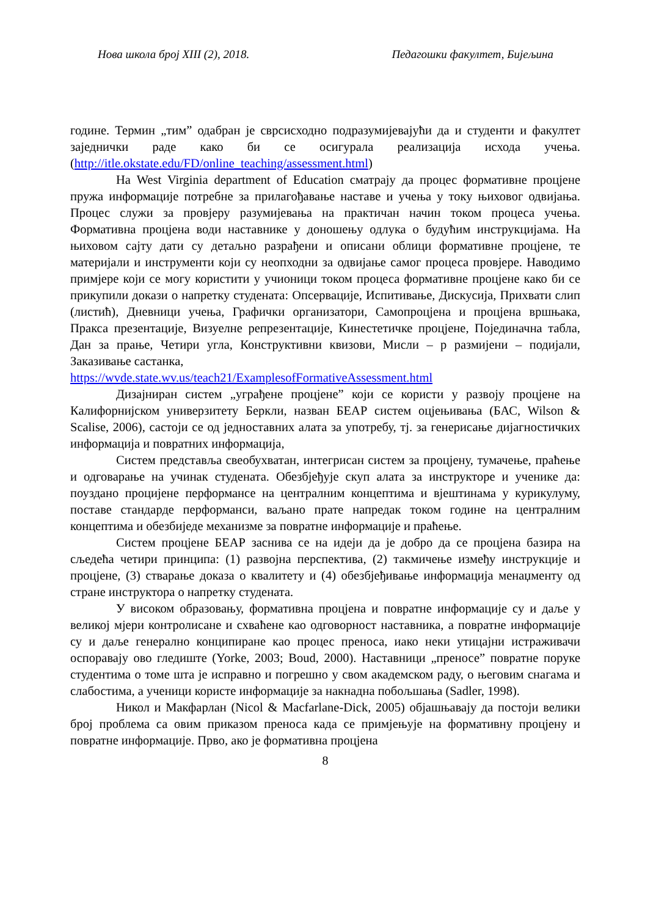Нова школа број XIII (2), 2018. Педагошки факултет, Бијељина
године. Термин „тим” одабран је сврсисходно подразумијевајући да и студенти и факултет заједнички раде како би се осигурала реализација исхода учења.(http://itle.okstate.edu/FD/online_teaching/assessment.html)
На West Virginia department of Education сматрају да процес формативне процјене пружа информације потребне за прилагођавање наставе и учења у току њиховог одвијања. Процес служи за провјеру разумијевања на практичан начин током процеса учења. Формативна процјена води наставнике у доношењу одлука о будућим инструкцијама. На њиховом сајту дати су детаљно разрађени и описани облици формативне процјене, те материјали и инструменти који су неопходни за одвијање самог процеса провјере. Наводимо примјере који се могу користити у учионици током процеса формативне процјене како би се прикупили докази о напретку студената: Опсервације, Испитивање, Дискусија, Прихвати слип (листић), Дневници учења, Графички организатори, Самопроцјена и процјена вршњака, Пракса презентације, Визуелне репрезентације, Кинестетичке процјене, Појединачна табла, Дан за прање, Четири угла, Конструктивни квизови, Мисли – р размијени – подијали, Заказивање састанка,
https://wvde.state.wv.us/teach21/ExamplesofFormativeAssessment.html
Дизајниран систем „уграђене процјене” који се користи у развоју процјене на Калифорнијском универзитету Беркли, назван БЕАР систем оцјењивања (БАС, Wilson & Scalise, 2006), састоји се од једноставних алата за употребу, тј. за генерисање дијагностичких информација и повратних информација,
Систем представља свеобухватан, интегрисан систем за процјену, тумачење, праћење и одговарање на учинак студената. Обезбјеђује скуп алата за инструкторе и ученике да: поуздано процијене перформансе на централним концептима и вјештинама у курикулуму, поставе стандарде перформанси, ваљано прате напредак током године на централним концептима и обезбиједе механизме за повратне информације и праћење.
Систем процјене БЕАР заснива се на идеји да је добро да се процјена базира на сљедећа четири принципа: (1) развојна перспектива, (2) такмичење између инструкције и процјене, (3) стварање доказа о квалитету и (4) обезбјеђивање информација менаџменту од стране инструктора о напретку студената.
У високом образовању, формативна процјена и повратне информације су и даље у великој мјери контролисане и схваћене као одговорност наставника, а повратне информације су и даље генерално конципиране као процес преноса, иако неки утицајни истраживачи оспоравају ово гледиште (Yorke, 2003; Boud, 2000). Наставници „преносе” повратне поруке студентима о томе шта је исправно и погрешно у свом академском раду, о његовим снагама и слабостима, а ученици користе информације за накнадна побољшања (Sadler, 1998).
Никол и Макфарлан (Nicol & Macfarlane-Dick, 2005) објашњавају да постоји велики број проблема са овим приказом преноса када се примјењује на формативну процјену и повратне информације. Прво, ако је формативна процјена
8